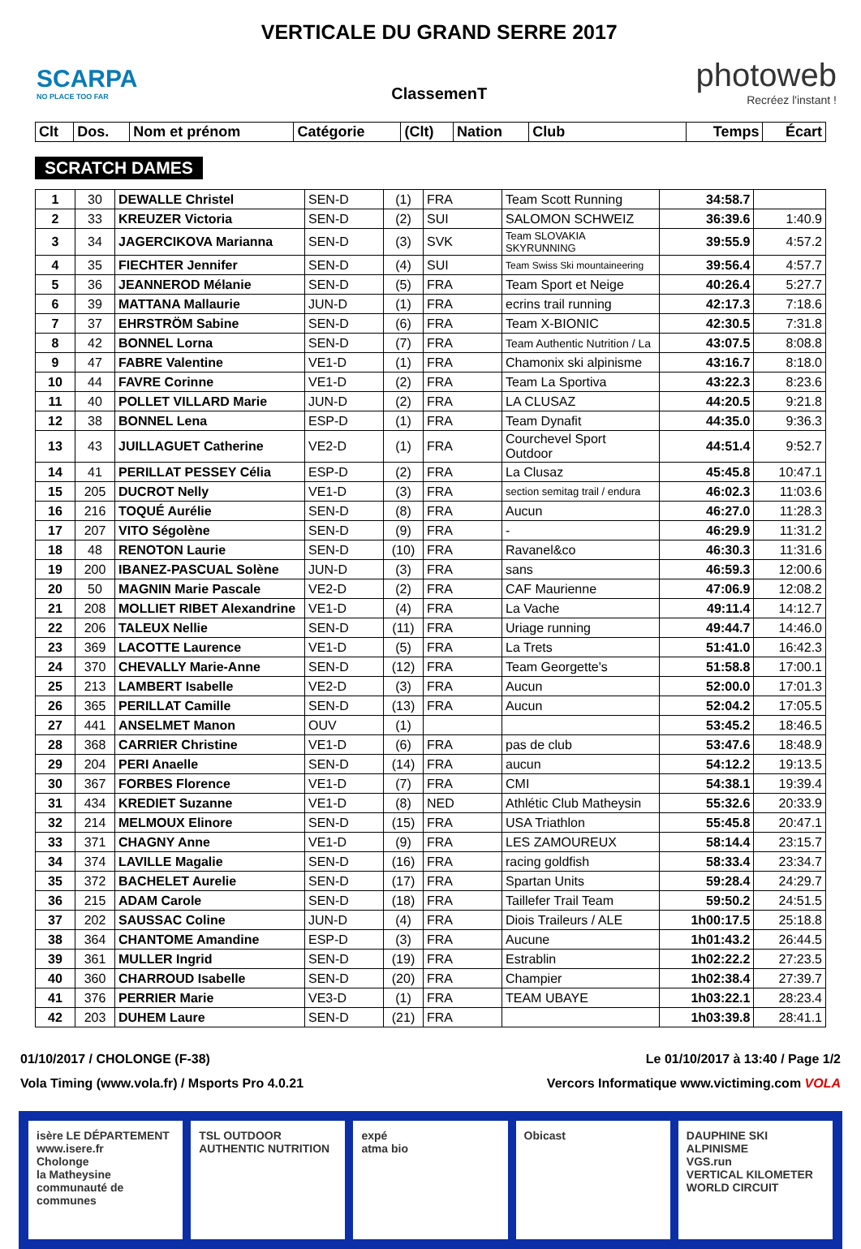SCARPA
NO PLACE TOO FAR
VERTICALE DU GRAND SERRE 2017
ClassemenT
photoweb
Recréez l'instant !
| Clt | Dos. | Nom et prénom | Catégorie | (Clt) | Nation | Club | Temps | Écart |
| --- | --- | --- | --- | --- | --- | --- | --- | --- |
SCRATCH DAMES
| 1 | 30 | DEWALLE Christel | SEN-D | (1) | FRA | Team Scott Running | 34:58.7 | |
| 2 | 33 | KREUZER Victoria | SEN-D | (2) | SUI | SALOMON SCHWEIZ | 36:39.6 | 1:40.9 |
| 3 | 34 | JAGERCIKOVA Marianna | SEN-D | (3) | SVK | Team SLOVAKIA SKYRUNNING | 39:55.9 | 4:57.2 |
| 4 | 35 | FIECHTER Jennifer | SEN-D | (4) | SUI | Team Swiss Ski mountaineering | 39:56.4 | 4:57.7 |
| 5 | 36 | JEANNEROD Mélanie | SEN-D | (5) | FRA | Team Sport et Neige | 40:26.4 | 5:27.7 |
| 6 | 39 | MATTANA Mallaurie | JUN-D | (1) | FRA | ecrins trail running | 42:17.3 | 7:18.6 |
| 7 | 37 | EHRSTRÖM Sabine | SEN-D | (6) | FRA | Team X-BIONIC | 42:30.5 | 7:31.8 |
| 8 | 42 | BONNEL Lorna | SEN-D | (7) | FRA | Team Authentic Nutrition / La | 43:07.5 | 8:08.8 |
| 9 | 47 | FABRE Valentine | VE1-D | (1) | FRA | Chamonix ski alpinisme | 43:16.7 | 8:18.0 |
| 10 | 44 | FAVRE Corinne | VE1-D | (2) | FRA | Team La Sportiva | 43:22.3 | 8:23.6 |
| 11 | 40 | POLLET VILLARD Marie | JUN-D | (2) | FRA | LA CLUSAZ | 44:20.5 | 9:21.8 |
| 12 | 38 | BONNEL Lena | ESP-D | (1) | FRA | Team Dynafit | 44:35.0 | 9:36.3 |
| 13 | 43 | JUILLAGUET Catherine | VE2-D | (1) | FRA | Courchevel Sport Outdoor | 44:51.4 | 9:52.7 |
| 14 | 41 | PERILLAT PESSEY Célia | ESP-D | (2) | FRA | La Clusaz | 45:45.8 | 10:47.1 |
| 15 | 205 | DUCROT Nelly | VE1-D | (3) | FRA | section semitag trail / endura | 46:02.3 | 11:03.6 |
| 16 | 216 | TOQUÉ Aurélie | SEN-D | (8) | FRA | Aucun | 46:27.0 | 11:28.3 |
| 17 | 207 | VITO Ségolène | SEN-D | (9) | FRA | - | 46:29.9 | 11:31.2 |
| 18 | 48 | RENOTON Laurie | SEN-D | (10) | FRA | Ravanel&co | 46:30.3 | 11:31.6 |
| 19 | 200 | IBANEZ-PASCUAL Solène | JUN-D | (3) | FRA | sans | 46:59.3 | 12:00.6 |
| 20 | 50 | MAGNIN Marie Pascale | VE2-D | (2) | FRA | CAF Maurienne | 47:06.9 | 12:08.2 |
| 21 | 208 | MOLLIET RIBET Alexandrine | VE1-D | (4) | FRA | La Vache | 49:11.4 | 14:12.7 |
| 22 | 206 | TALEUX Nellie | SEN-D | (11) | FRA | Uriage running | 49:44.7 | 14:46.0 |
| 23 | 369 | LACOTTE Laurence | VE1-D | (5) | FRA | La Trets | 51:41.0 | 16:42.3 |
| 24 | 370 | CHEVALLY Marie-Anne | SEN-D | (12) | FRA | Team Georgette's | 51:58.8 | 17:00.1 |
| 25 | 213 | LAMBERT Isabelle | VE2-D | (3) | FRA | Aucun | 52:00.0 | 17:01.3 |
| 26 | 365 | PERILLAT Camille | SEN-D | (13) | FRA | Aucun | 52:04.2 | 17:05.5 |
| 27 | 441 | ANSELMET Manon | OUV | (1) | | | 53:45.2 | 18:46.5 |
| 28 | 368 | CARRIER Christine | VE1-D | (6) | FRA | pas de club | 53:47.6 | 18:48.9 |
| 29 | 204 | PERI Anaelle | SEN-D | (14) | FRA | aucun | 54:12.2 | 19:13.5 |
| 30 | 367 | FORBES Florence | VE1-D | (7) | FRA | CMI | 54:38.1 | 19:39.4 |
| 31 | 434 | KREDIET Suzanne | VE1-D | (8) | NED | Athlétic Club Matheysin | 55:32.6 | 20:33.9 |
| 32 | 214 | MELMOUX Elinore | SEN-D | (15) | FRA | USA Triathlon | 55:45.8 | 20:47.1 |
| 33 | 371 | CHAGNY Anne | VE1-D | (9) | FRA | LES ZAMOUREUX | 58:14.4 | 23:15.7 |
| 34 | 374 | LAVILLE Magalie | SEN-D | (16) | FRA | racing goldfish | 58:33.4 | 23:34.7 |
| 35 | 372 | BACHELET Aurelie | SEN-D | (17) | FRA | Spartan Units | 59:28.4 | 24:29.7 |
| 36 | 215 | ADAM Carole | SEN-D | (18) | FRA | Taillefer Trail Team | 59:50.2 | 24:51.5 |
| 37 | 202 | SAUSSAC Coline | JUN-D | (4) | FRA | Diois Traileurs / ALE | 1h00:17.5 | 25:18.8 |
| 38 | 364 | CHANTOME Amandine | ESP-D | (3) | FRA | Aucune | 1h01:43.2 | 26:44.5 |
| 39 | 361 | MULLER Ingrid | SEN-D | (19) | FRA | Estrablin | 1h02:22.2 | 27:23.5 |
| 40 | 360 | CHARROUD Isabelle | SEN-D | (20) | FRA | Champier | 1h02:38.4 | 27:39.7 |
| 41 | 376 | PERRIER Marie | VE3-D | (1) | FRA | TEAM UBAYE | 1h03:22.1 | 28:23.4 |
| 42 | 203 | DUHEM Laure | SEN-D | (21) | FRA | | 1h03:39.8 | 28:41.1 |
01/10/2017 / CHOLONGE (F-38) Le 01/10/2017 à 13:40 / Page 1/2
Vola Timing (www.vola.fr) / Msports Pro 4.0.21 Vercors Informatique www.victiming.com VOLA
isère LE DÉPARTEMENT www.isere.fr
Cholonge
la Matheysine communauté de communes
TSL OUTDOOR
AUTHENTIC NUTRITION
expé
atma bio
Obicast DAUPHINE SKI ALPINISME
VGS.run
VERTICAL KILOMETER WORLD CIRCUIT